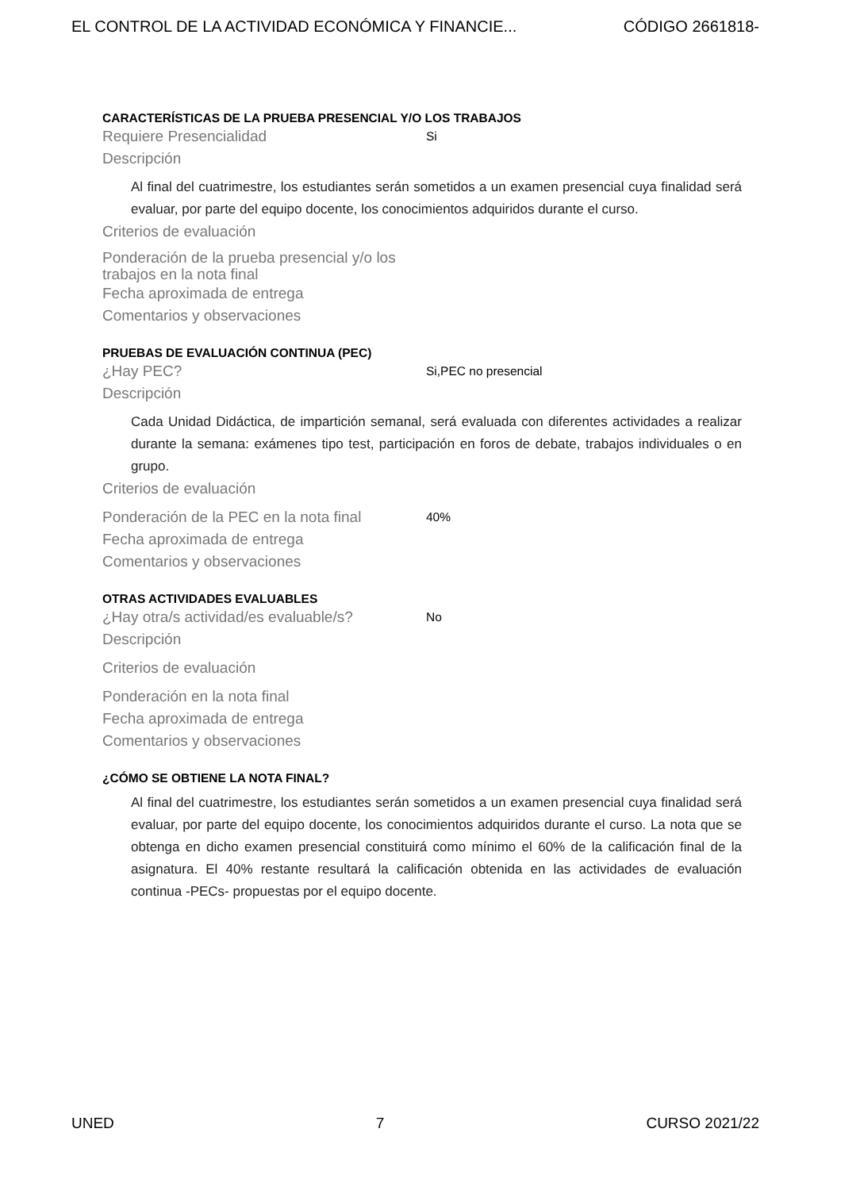EL CONTROL DE LA ACTIVIDAD ECONÓMICA Y FINANCIE... CÓDIGO 2661818-
CARACTERÍSTICAS DE LA PRUEBA PRESENCIAL Y/O LOS TRABAJOS
Requiere Presencialidad Si
Descripción
Al final del cuatrimestre, los estudiantes serán sometidos a un examen presencial cuya finalidad será evaluar, por parte del equipo docente, los conocimientos adquiridos durante el curso.
Criterios de evaluación
Ponderación de la prueba presencial y/o los trabajos en la nota final
Fecha aproximada de entrega
Comentarios y observaciones
PRUEBAS DE EVALUACIÓN CONTINUA (PEC)
¿Hay PEC? Si,PEC no presencial
Descripción
Cada Unidad Didáctica, de impartición semanal, será evaluada con diferentes actividades a realizar durante la semana: exámenes tipo test, participación en foros de debate, trabajos individuales o en grupo.
Criterios de evaluación
Ponderación de la PEC en la nota final 40%
Fecha aproximada de entrega
Comentarios y observaciones
OTRAS ACTIVIDADES EVALUABLES
¿Hay otra/s actividad/es evaluable/s? No
Descripción
Criterios de evaluación
Ponderación en la nota final
Fecha aproximada de entrega
Comentarios y observaciones
¿CÓMO SE OBTIENE LA NOTA FINAL?
Al final del cuatrimestre, los estudiantes serán sometidos a un examen presencial cuya finalidad será evaluar, por parte del equipo docente, los conocimientos adquiridos durante el curso. La nota que se obtenga en dicho examen presencial constituirá como mínimo el 60% de la calificación final de la asignatura. El 40% restante resultará la calificación obtenida en las actividades de evaluación continua -PECs- propuestas por el equipo docente.
UNED 7 CURSO 2021/22